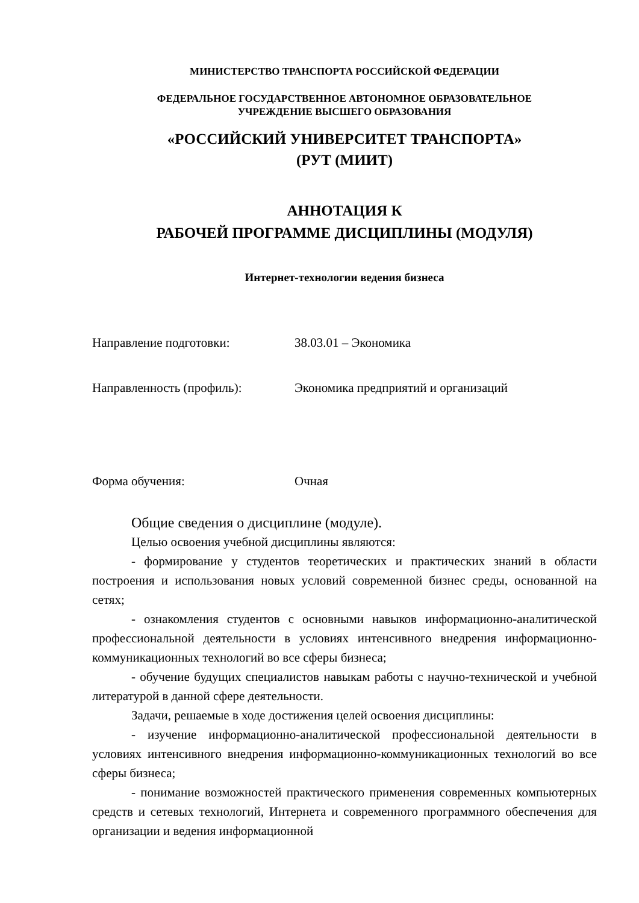МИНИСТЕРСТВО ТРАНСПОРТА РОССИЙСКОЙ ФЕДЕРАЦИИ
ФЕДЕРАЛЬНОЕ ГОСУДАРСТВЕННОЕ АВТОНОМНОЕ ОБРАЗОВАТЕЛЬНОЕ
УЧРЕЖДЕНИЕ ВЫСШЕГО ОБРАЗОВАНИЯ
«РОССИЙСКИЙ УНИВЕРСИТЕТ ТРАНСПОРТА»
(РУТ (МИИТ)
АННОТАЦИЯ К
РАБОЧЕЙ ПРОГРАММЕ ДИСЦИПЛИНЫ (МОДУЛЯ)
Интернет-технологии ведения бизнеса
Направление подготовки: 38.03.01 – Экономика
Направленность (профиль): Экономика предприятий и организаций
Форма обучения: Очная
Общие сведения о дисциплине (модуле).
Целью освоения учебной дисциплины являются:
- формирование у студентов теоретических и практических знаний в области построения и использования новых условий современной бизнес среды, основанной на сетях;
- ознакомления студентов с основными навыков информационно-аналитической профессиональной деятельности в условиях интенсивного внедрения информационно-коммуникационных технологий во все сферы бизнеса;
- обучение будущих специалистов навыкам работы с научно-технической и учебной литературой в данной сфере деятельности.
Задачи, решаемые в ходе достижения целей освоения дисциплины:
- изучение информационно-аналитической профессиональной деятельности в условиях интенсивного внедрения информационно-коммуникационных технологий во все сферы бизнеса;
- понимание возможностей практического применения современных компьютерных средств и сетевых технологий, Интернета и современного программного обеспечения для организации и ведения информационной